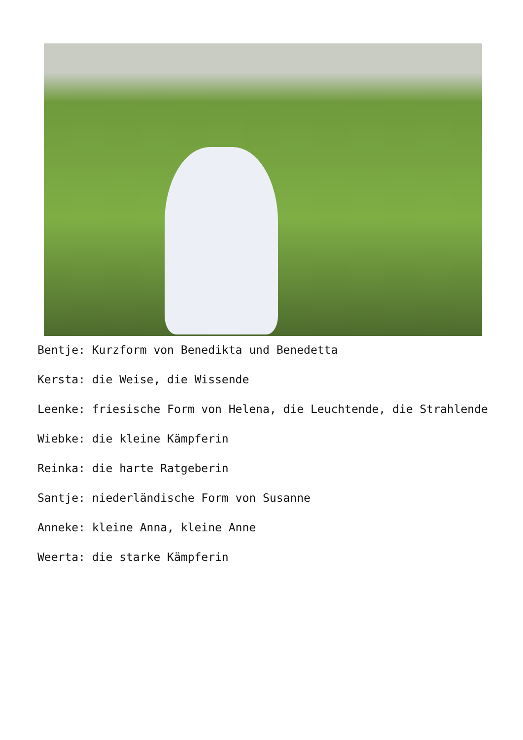Bentje: Kurzform von Benedikta und Benedetta
Kersta: die Weise, die Wissende
Leenke: friesische Form von Helena, die Leuchtende, die Strahlende
Wiebke: die kleine Kämpferin
Reinka: die harte Ratgeberin
Santje: niederländische Form von Susanne
Anneke: kleine Anna, kleine Anne
Weerta: die starke Kämpferin